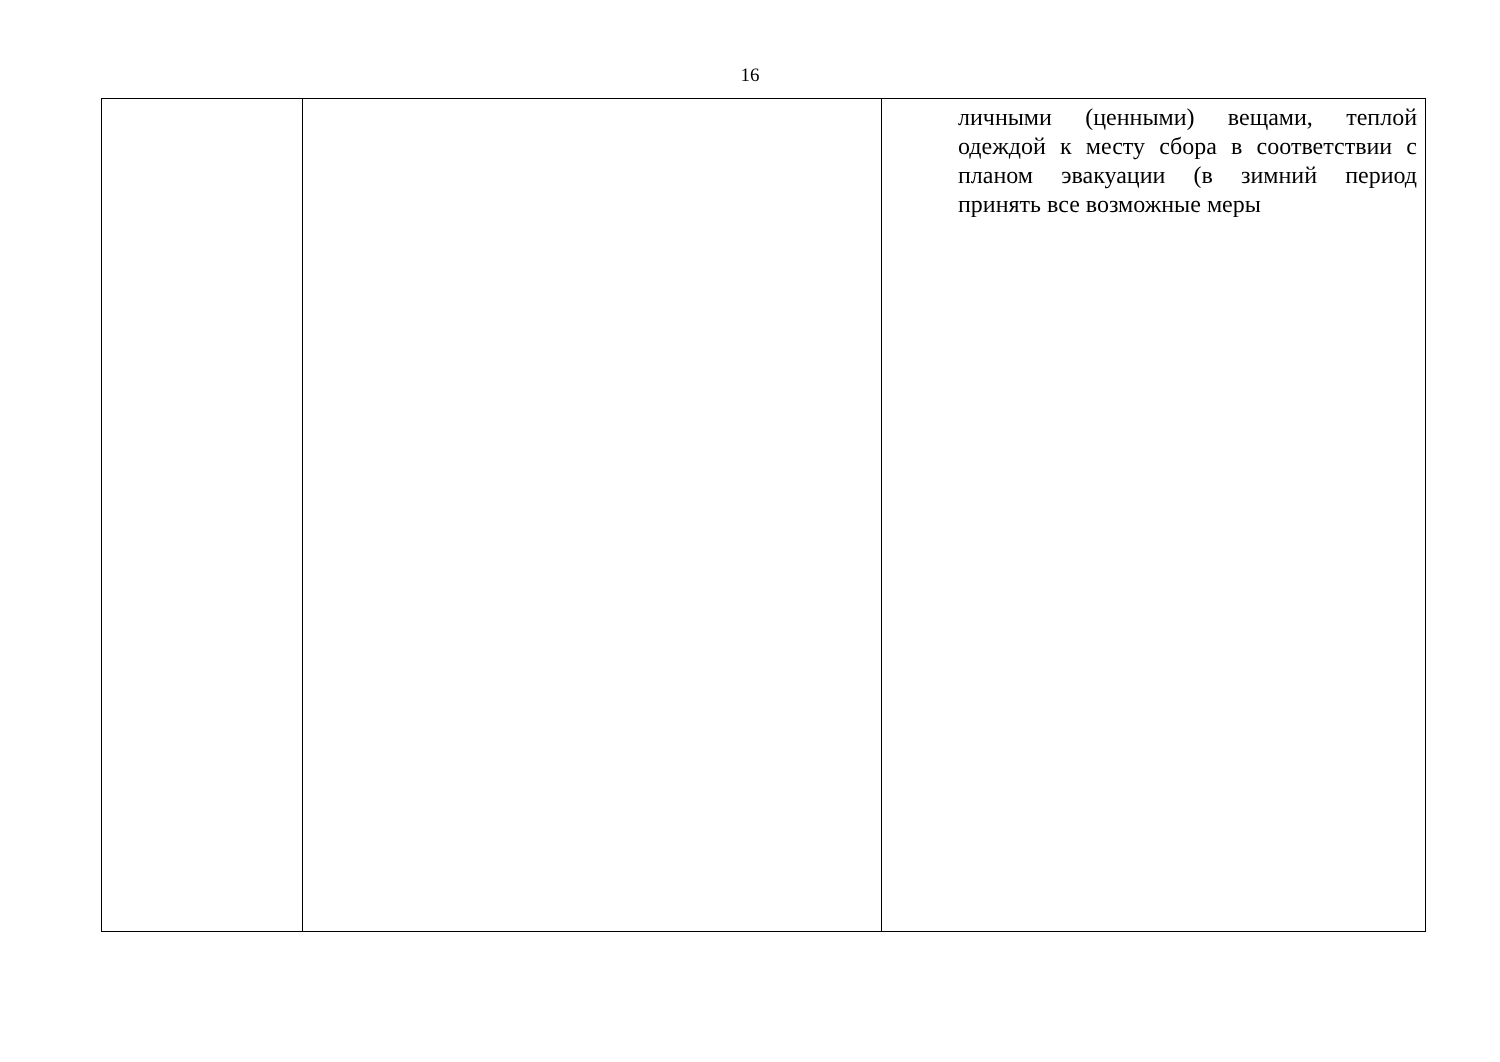16
| | | личными (ценными) вещами, теплой одеждой к месту сбора в соответствии с планом эвакуации (в зимний период принять все возможные меры |